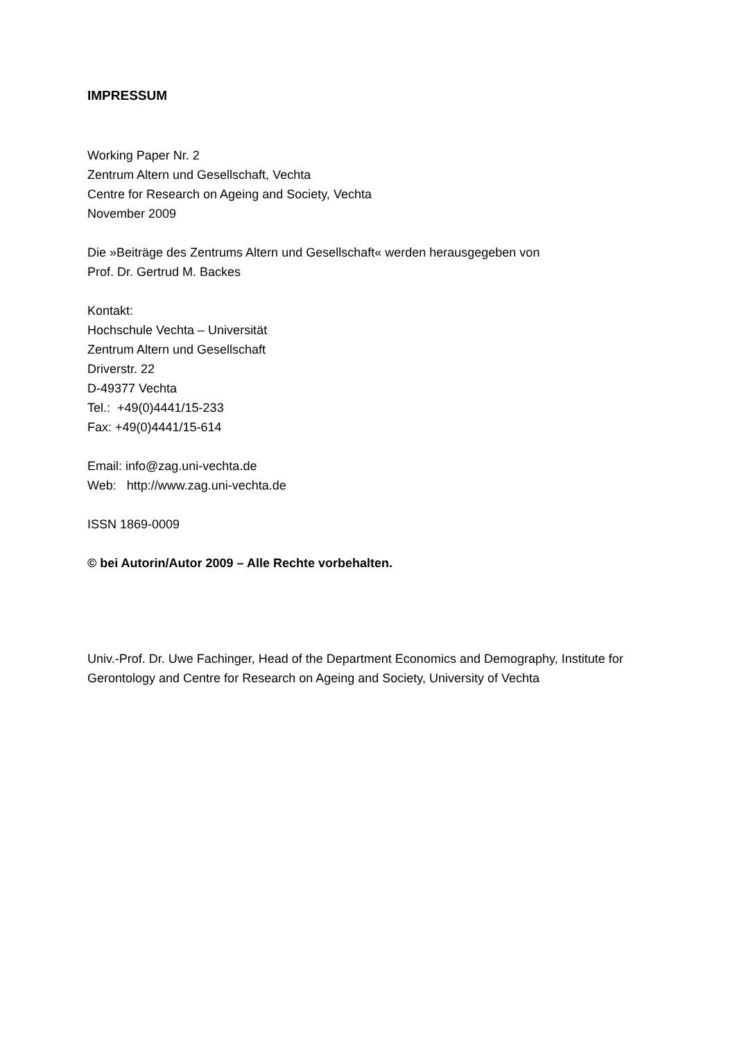IMPRESSUM
Working Paper Nr. 2
Zentrum Altern und Gesellschaft, Vechta
Centre for Research on Ageing and Society, Vechta
November 2009
Die »Beiträge des Zentrums Altern und Gesellschaft« werden herausgegeben von
Prof. Dr. Gertrud M. Backes
Kontakt:
Hochschule Vechta – Universität
Zentrum Altern und Gesellschaft
Driverstr. 22
D-49377 Vechta
Tel.: +49(0)4441/15-233
Fax: +49(0)4441/15-614
Email: info@zag.uni-vechta.de
Web: http://www.zag.uni-vechta.de
ISSN 1869-0009
© bei Autorin/Autor 2009 – Alle Rechte vorbehalten.
Univ.-Prof. Dr. Uwe Fachinger, Head of the Department Economics and Demography, Institute for Gerontology and Centre for Research on Ageing and Society, University of Vechta